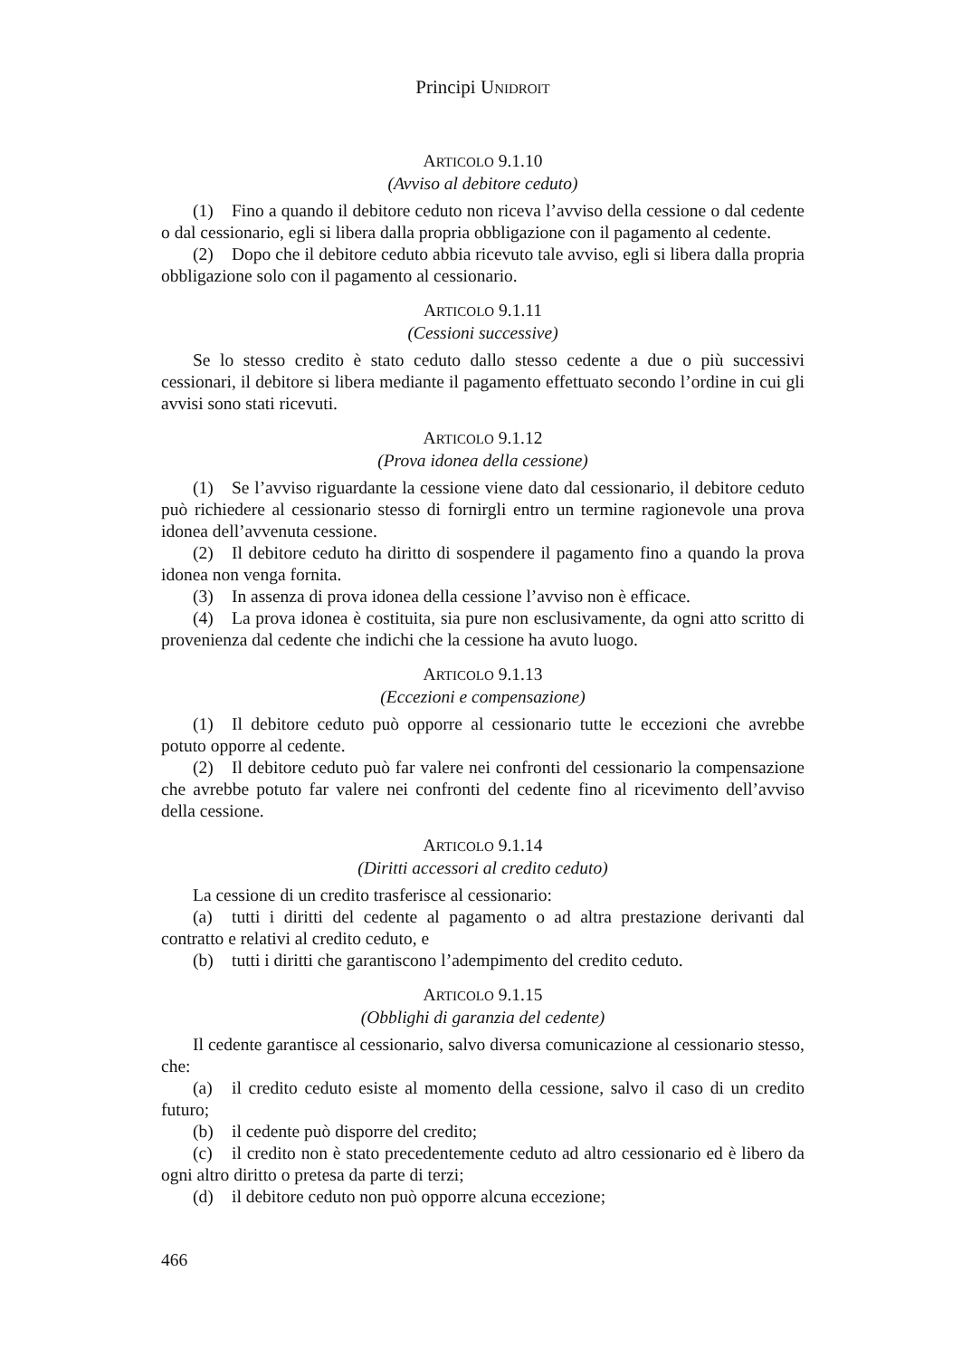Principi UNIDROIT
ARTICOLO 9.1.10
(Avviso al debitore ceduto)
(1) Fino a quando il debitore ceduto non riceva l’avviso della cessione o dal cedente o dal cessionario, egli si libera dalla propria obbligazione con il pagamento al cedente.
(2) Dopo che il debitore ceduto abbia ricevuto tale avviso, egli si libera dalla propria obbligazione solo con il pagamento al cessionario.
ARTICOLO 9.1.11
(Cessioni successive)
Se lo stesso credito è stato ceduto dallo stesso cedente a due o più successivi cessionari, il debitore si libera mediante il pagamento effettuato secondo l’ordine in cui gli avvisi sono stati ricevuti.
ARTICOLO 9.1.12
(Prova idonea della cessione)
(1) Se l’avviso riguardante la cessione viene dato dal cessionario, il debitore ceduto può richiedere al cessionario stesso di fornirgli entro un termine ragionevole una prova idonea dell’avvenuta cessione.
(2) Il debitore ceduto ha diritto di sospendere il pagamento fino a quando la prova idonea non venga fornita.
(3) In assenza di prova idonea della cessione l’avviso non è efficace.
(4) La prova idonea è costituita, sia pure non esclusivamente, da ogni atto scritto di provenienza dal cedente che indichi che la cessione ha avuto luogo.
ARTICOLO 9.1.13
(Eccezioni e compensazione)
(1) Il debitore ceduto può opporre al cessionario tutte le eccezioni che avrebbe potuto opporre al cedente.
(2) Il debitore ceduto può far valere nei confronti del cessionario la compensazione che avrebbe potuto far valere nei confronti del cedente fino al ricevimento dell’avviso della cessione.
ARTICOLO 9.1.14
(Diritti accessori al credito ceduto)
La cessione di un credito trasferisce al cessionario:
(a) tutti i diritti del cedente al pagamento o ad altra prestazione derivanti dal contratto e relativi al credito ceduto, e
(b) tutti i diritti che garantiscono l’adempimento del credito ceduto.
ARTICOLO 9.1.15
(Obblighi di garanzia del cedente)
Il cedente garantisce al cessionario, salvo diversa comunicazione al cessionario stesso, che:
(a) il credito ceduto esiste al momento della cessione, salvo il caso di un credito futuro;
(b) il cedente può disporre del credito;
(c) il credito non è stato precedentemente ceduto ad altro cessionario ed è libero da ogni altro diritto o pretesa da parte di terzi;
(d) il debitore ceduto non può opporre alcuna eccezione;
466